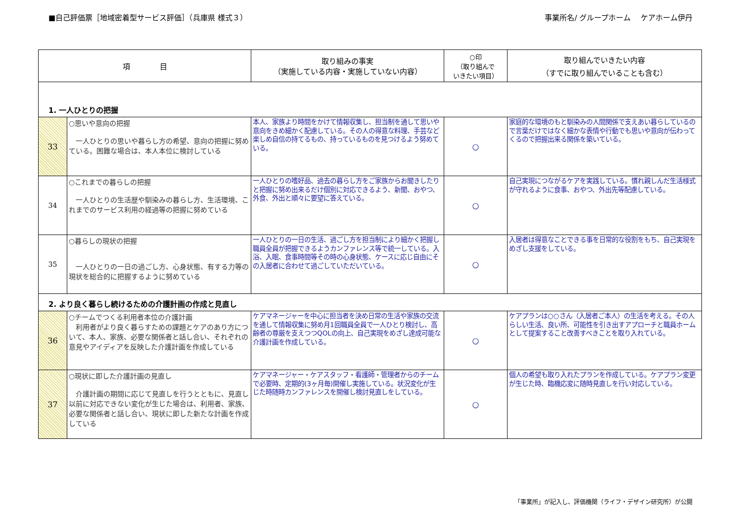■自己評価票［地域密着型サービス評価］（兵庫県 様式３）
事業所名/ グループホーム　 ケアホーム伊丹
| 項 目 | | 取り組みの事実 （実施している内容・実施していない内容） | ○印 （取り組んで いきたい項目） | 取り組んでいきたい内容 （すでに取り組んでいることも含む） |
| --- | --- | --- | --- | --- |
| 1. 一人ひとりの把握 | | | | |
| 33 | ○思いや意向の把握 一人ひとりの思いや暮らし方の希望、意向の把握に努めている。困難な場合は、本人本位に検討している | 本人、家族より時間をかけて情報収集し、担当制を通して思いや意向をきめ細かく配慮している。その人の得意な料理、手芸など楽しめ自信の持てるもの、持っているものを見つけるよう努めている。 | ○ | 家庭的な環境のもと馴染みの人間関係で支えあい暮らしているので言葉だけではなく細かな表情や行動でも思いや意向が伝わってくるので把握出来る関係を築いている。 |
| 34 | ○これまでの暮らしの把握 一人ひとりの生活歴や馴染みの暮らし方、生活環境、これまでのサービス利用の経過等の把握に努めている | 一人ひとりの嗜好品、過去の暮らし方をご家族からお聞きしたりと把握に努め出来るだけ個別に対応できるよう、新聞、おやつ、外食、外出と順々に要望に答えている。 | ○ | 自己実現につながるケアを実践している。慣れ親しんだ生活様式が守れるように食事、おやつ、外出先等配慮している。 |
| 35 | ○暮らしの現状の把握 一人ひとりの一日の過ごし方、心身状態、有する力等の現状を総合的に把握するように努めている | 一人ひとりの一日の生活、過ごし方を担当制により細かく把握し職員全員が把握できるようカンファレンス等で統一している。入浴、入眠、食事時間等その時の心身状態、ケースに応じ自由にその入居者に合わせて過ごしていただいている。 | ○ | 入居者は得意なことできる事を日常的な役割をもち、自己実現をめざし支援をしている。 |
| 2. より良く暮らし続けるための介護計画の作成と見直し | | | | |
| 36 | ○チームでつくる利用者本位の介護計画 利用者がより良く暮らすための課題とケアのあり方について、本人、家族、必要な関係者と話し合い、それぞれの意見やアイディアを反映した介護計画を作成している | ケアマネージャーを中心に担当者を決め日常の生活や家族の交流を通して情報収集に努め月1回職員全員で一人ひとり検討し、高齢者の尊厳を支えつつQOLの向上、自己実現をめざし達成可能な介護計画を作成している。 | ○ | ケアプランは○○さん（入居者ご本人）の生活を考える。その人らしい生活、良い所、可能性を引き出すアプローチと職員ホームとして提案すること改善すべきことを取り入れている。 |
| 37 | ○現状に即した介護計画の見直し 介護計画の期間に応じて見直しを行うとともに、見直し以前に対応できない変化が生じた場合は、利用者、家族、必要な関係者と話し合い、現状に即した新たな計画を作成している | ケアマネージャー・ケアスタッフ・看護師・管理者からのチームで必要時、定期的(3ヶ月毎)開催し実施している。状況変化が生じた時随時カンファレンスを開催し検討見直しをしている。 | ○ | 個人の希望も取り入れたプランを作成している。ケアプラン変更が生じた時、臨機応変に随時見直しを行い対応している。 |
「事業所」が記入し、評価機関（ライフ・デザイン研究所）が公開